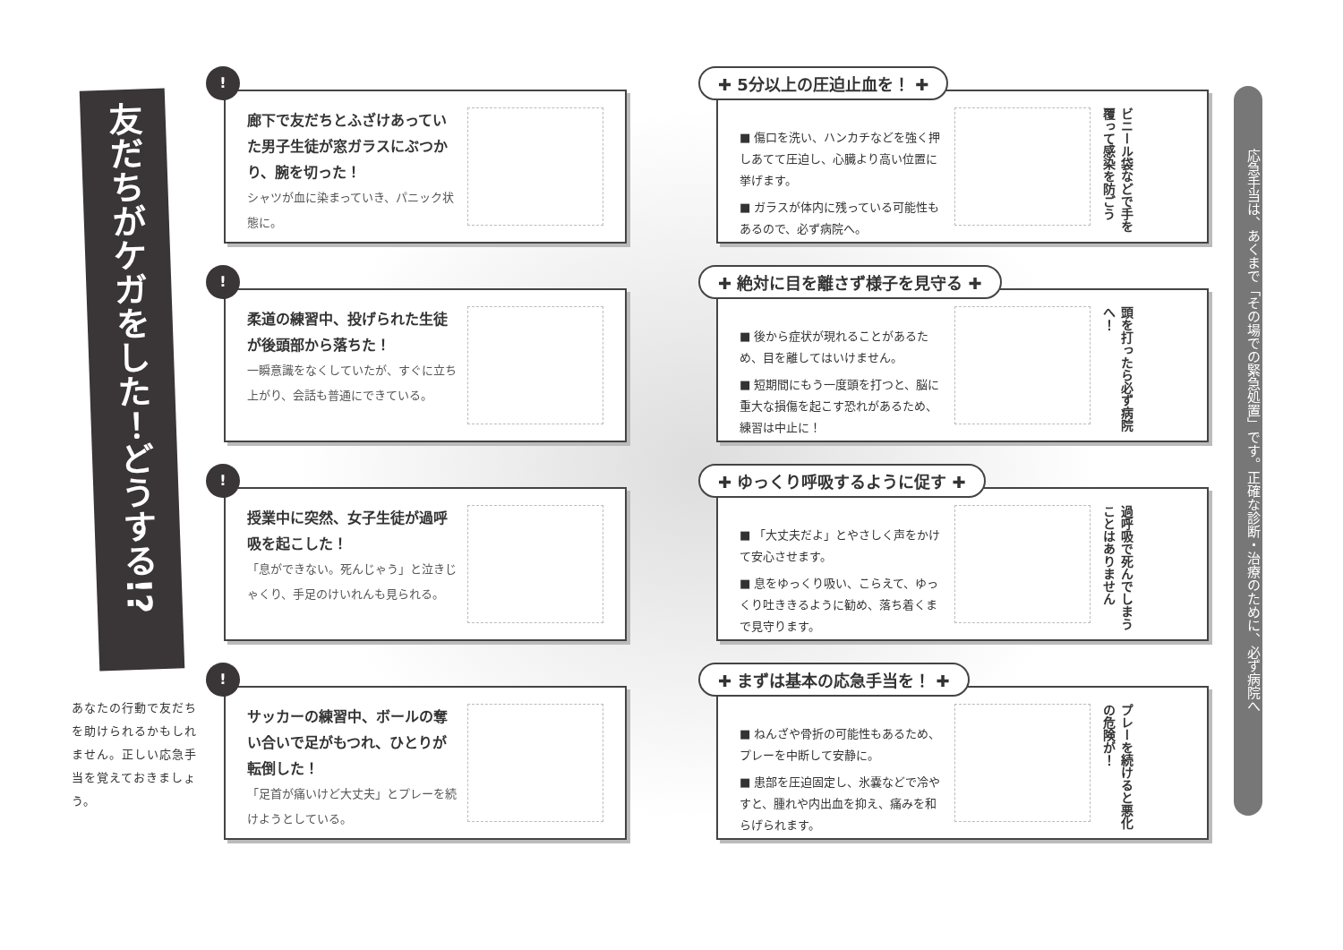友だちがケガをした！どうする!?
あなたの行動で友だちを助けられるかもしれません。正しい応急手当を覚えておきましょう。
!
廊下で友だちとふざけあっていた男子生徒が窓ガラスにぶつかり、腕を切った！
シャツが血に染まっていき、パニック状態に。
✚ 5分以上の圧迫止血を！ ✚
■ 傷口を洗い、ハンカチなどを強く押しあてて圧迫し、心臓より高い位置に挙げます。
■ ガラスが体内に残っている可能性もあるので、必ず病院へ。
ビニール袋などで手を覆って感染を防ごう
!
柔道の練習中、投げられた生徒が後頭部から落ちた！
一瞬意識をなくしていたが、すぐに立ち上がり、会話も普通にできている。
✚ 絶対に目を離さず様子を見守る ✚
■ 後から症状が現れることがあるため、目を離してはいけません。
■ 短期間にもう一度頭を打つと、脳に重大な損傷を起こす恐れがあるため、練習は中止に！
頭を打ったら必ず病院へ！
!
授業中に突然、女子生徒が過呼吸を起こした！
「息ができない。死んじゃう」と泣きじゃくり、手足のけいれんも見られる。
✚ ゆっくり呼吸するように促す ✚
■ 「大丈夫だよ」とやさしく声をかけて安心させます。
■ 息をゆっくり吸い、こらえて、ゆっくり吐ききるように勧め、落ち着くまで見守ります。
過呼吸で死んでしまうことはありません
!
サッカーの練習中、ボールの奪い合いで足がもつれ、ひとりが転倒した！
「足首が痛いけど大丈夫」とプレーを続けようとしている。
✚ まずは基本の応急手当を！ ✚
■ ねんざや骨折の可能性もあるため、プレーを中断して安静に。
■ 患部を圧迫固定し、氷嚢などで冷やすと、腫れや内出血を抑え、痛みを和らげられます。
プレーを続けると悪化の危険が！
応急手当は、あくまで「その場での緊急処置」です。正確な診断・治療のために、必ず病院へ